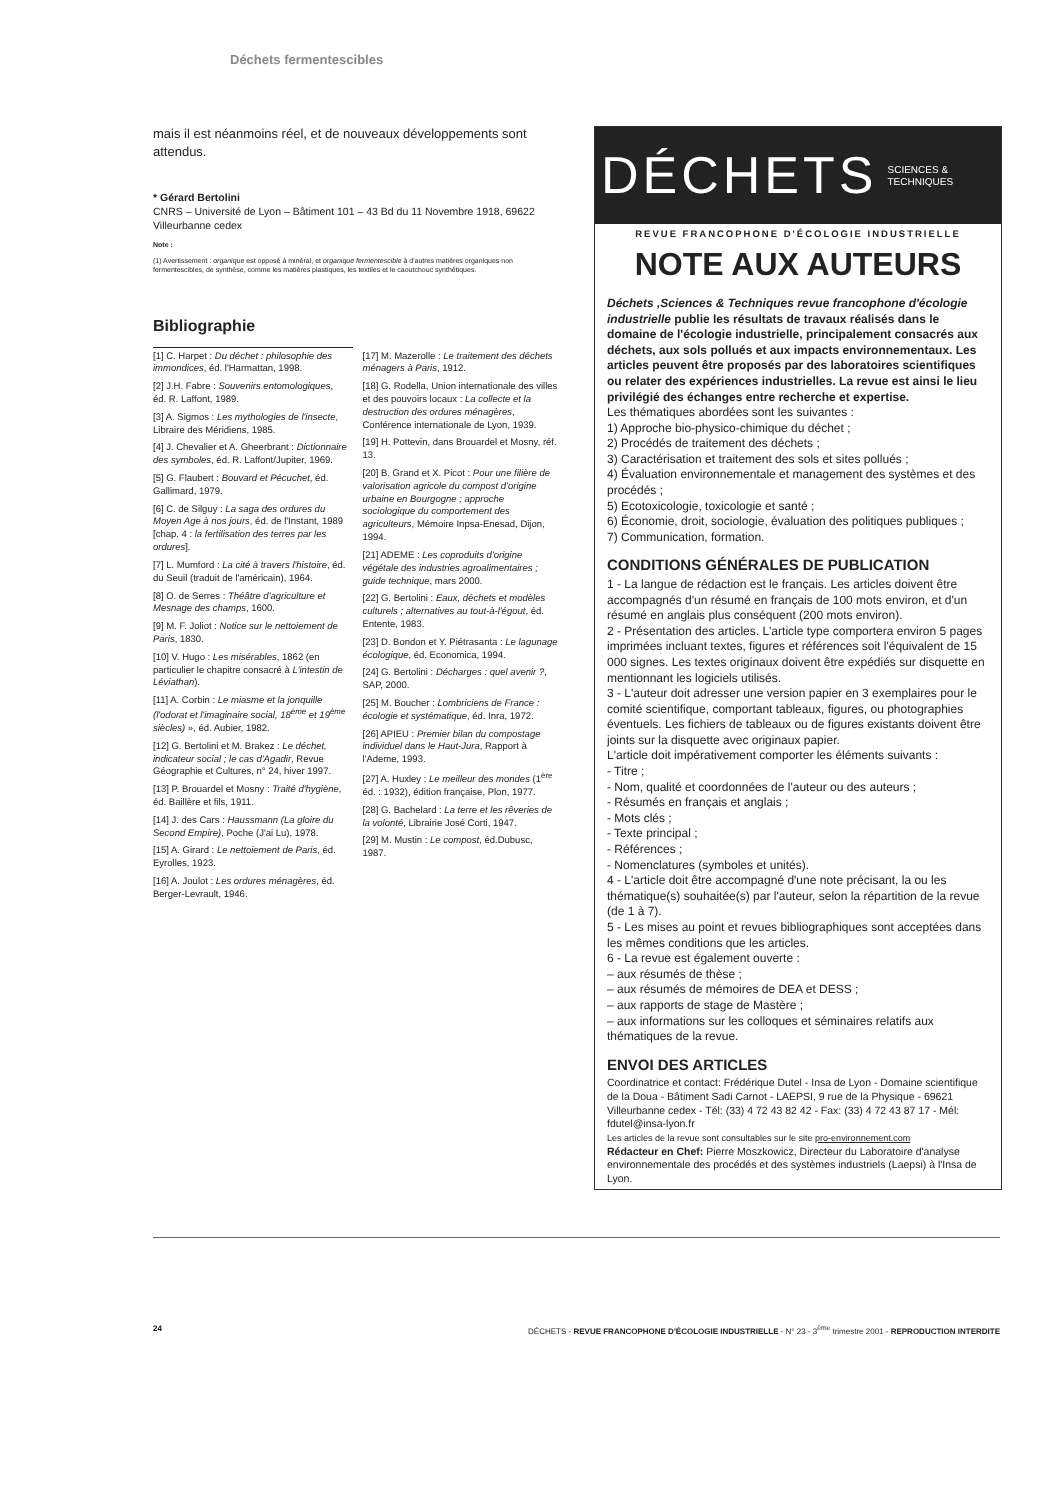Déchets fermentescibles
mais il est néanmoins réel, et de nouveaux développements sont attendus.
* Gérard Bertolini
CNRS – Université de Lyon – Bâtiment 101 – 43 Bd du 11 Novembre 1918, 69622 Villeurbanne cedex
Note :
(1) Avertissement : organique est opposé à minéral, et organique fermentescible à d'autres matières organiques non fermentescibles, de synthèse, comme les matières plastiques, les textiles et le caoutchouc synthétiques.
Bibliographie
[1] C. Harpet : Du déchet : philosophie des immondices, éd. l'Harmattan, 1998.
[2] J.H. Fabre : Souvenirs entomologiques, éd. R. Laffont, 1989.
[3] A. Sigmos : Les mythologies de l'insecte, Libraire des Méridiens, 1985.
[4] J. Chevalier et A. Gheerbrant : Dictionnaire des symboles, éd. R. Laffont/Jupiter, 1969.
[5] G. Flaubert : Bouvard et Pécuchet, éd. Gallimard, 1979.
[6] C. de Silguy : La saga des ordures du Moyen Age à nos jours, éd. de l'Instant, 1989 [chap. 4 : la fertilisation des terres par les ordures].
[7] L. Mumford : La cité à travers l'histoire, éd. du Seuil (traduit de l'américain), 1964.
[8] O. de Serres : Théâtre d'agriculture et Mesnage des champs, 1600.
[9] M. F. Joliot : Notice sur le nettoiement de Paris, 1830.
[10] V. Hugo : Les misérables, 1862 (en particulier le chapitre consacré à L'intestin de Léviathan).
[11] A. Corbin : Le miasme et la jonquille (l'odorat et l'imaginaire social, 18<sup>ème</sup> et 19<sup>ème</sup> siècles) », éd. Aubier, 1982.
[12] G. Bertolini et M. Brakez : Le déchet, indicateur social ; le cas d'Agadir, Revue Géographie et Cultures, n° 24, hiver 1997.
[13] P. Brouardel et Mosny : Traité d'hygiène, éd. Baillère et fils, 1911.
[14] J. des Cars : Haussmann (La gloire du Second Empire), Poche (J'ai Lu), 1978.
[15] A. Girard : Le nettoiement de Paris, éd. Eyrolles, 1923.
[16] A. Joulot : Les ordures ménagères, éd. Berger-Levrault, 1946.
[17] M. Mazerolle : Le traitement des déchets ménagers à Paris, 1912.
[18] G. Rodella, Union internationale des villes et des pouvoirs locaux : La collecte et la destruction des ordures ménagères, Conférence internationale de Lyon, 1939.
[19] H. Pottevin, dans Brouardel et Mosny, réf. 13.
[20] B. Grand et X. Picot : Pour une filière de valorisation agricole du compost d'origine urbaine en Bourgogne ; approche sociologique du comportement des agriculteurs, Mémoire Inpsa-Enesad, Dijon, 1994.
[21] ADEME : Les coproduits d'origine végétale des industries agroalimentaires ; guide technique, mars 2000.
[22] G. Bertolini : Eaux, déchets et modèles culturels ; alternatives au tout-à-l'égout, éd. Entente, 1983.
[23] D. Bondon et Y. Piétrasanta : Le lagunage écologique, éd. Economica, 1994.
[24] G. Bertolini : Décharges : quel avenir ?, SAP, 2000.
[25] M. Boucher : Lombriciens de France : écologie et systématique, éd. Inra, 1972.
[26] APIEU : Premier bilan du compostage individuel dans le Haut-Jura, Rapport à l'Ademe, 1993.
[27] A. Huxley : Le meilleur des mondes (1<sup>ère</sup> éd. : 1932), édition française, Plon, 1977.
[28] G. Bachelard : La terre et les rêveries de la volonté, Librairie José Corti, 1947.
[29] M. Mustin : Le compost, éd.Dubusc, 1987.
DÉCHETS SCIENCES &
TECHNIQUES
REVUE FRANCOPHONE D'ÉCOLOGIE INDUSTRIELLE
NOTE AUX AUTEURS
Déchets ,Sciences & Techniques revue francophone d'écologie industrielle publie les résultats de travaux réalisés dans le domaine de l'écologie industrielle, principalement consacrés aux déchets, aux sols pollués et aux impacts environnementaux. Les articles peuvent être proposés par des laboratoires scientifiques ou relater des expériences industrielles. La revue est ainsi le lieu privilégié des échanges entre recherche et expertise.
Les thématiques abordées sont les suivantes :
1) Approche bio-physico-chimique du déchet ;
2) Procédés de traitement des déchets ;
3) Caractérisation et traitement des sols et sites pollués ;
4) Évaluation environnementale et management des systèmes et des procédés ;
5) Ecotoxicologie, toxicologie et santé ;
6) Économie, droit, sociologie, évaluation des politiques publiques ;
7) Communication, formation.
CONDITIONS GÉNÉRALES DE PUBLICATION
1 - La langue de rédaction est le français. Les articles doivent être accompagnés d'un résumé en français de 100 mots environ, et d'un résumé en anglais plus conséquent (200 mots environ).
2 - Présentation des articles. L'article type comportera environ 5 pages imprimées incluant textes, figures et références soit l'équivalent de 15 000 signes. Les textes originaux doivent être expédiés sur disquette en mentionnant les logiciels utilisés.
3 - L'auteur doit adresser une version papier en 3 exemplaires pour le comité scientifique, comportant tableaux, figures, ou photographies éventuels. Les fichiers de tableaux ou de figures existants doivent être joints sur la disquette avec originaux papier.
L'article doit impérativement comporter les éléments suivants :
- Titre ;
- Nom, qualité et coordonnées de l'auteur ou des auteurs ;
- Résumés en français et anglais ;
- Mots clés ;
- Texte principal ;
- Références ;
- Nomenclatures (symboles et unités).
4 - L'article doit être accompagné d'une note précisant, la ou les thématique(s) souhaitée(s) par l'auteur, selon la répartition de la revue (de 1 à 7).
5 - Les mises au point et revues bibliographiques sont acceptées dans les mêmes conditions que les articles.
6 - La revue est également ouverte :
– aux résumés de thèse ;
– aux résumés de mémoires de DEA et DESS ;
– aux rapports de stage de Mastère ;
– aux informations sur les colloques et séminaires relatifs aux thématiques de la revue.
ENVOI DES ARTICLES
Coordinatrice et contact: Frédérique Dutel - Insa de Lyon - Domaine scientifique de la Doua - Bâtiment Sadi Carnot - LAEPSI, 9 rue de la Physique - 69621 Villeurbanne cedex - Tél: (33) 4 72 43 82 42 - Fax: (33) 4 72 43 87 17 - Mél: fdutel@insa-lyon.fr
Les articles de la revue sont consultables sur le site pro-environnement.com
Rédacteur en Chef: Pierre Moszkowicz, Directeur du Laboratoire d'analyse environnementale des procédés et des systèmes industriels (Laepsi) à l'Insa de Lyon.
24 DÉCHETS - REVUE FRANCOPHONE D'ÉCOLOGIE INDUSTRIELLE - N° 23 - 3<sup>ème</sup> trimestre 2001 - REPRODUCTION INTERDITE